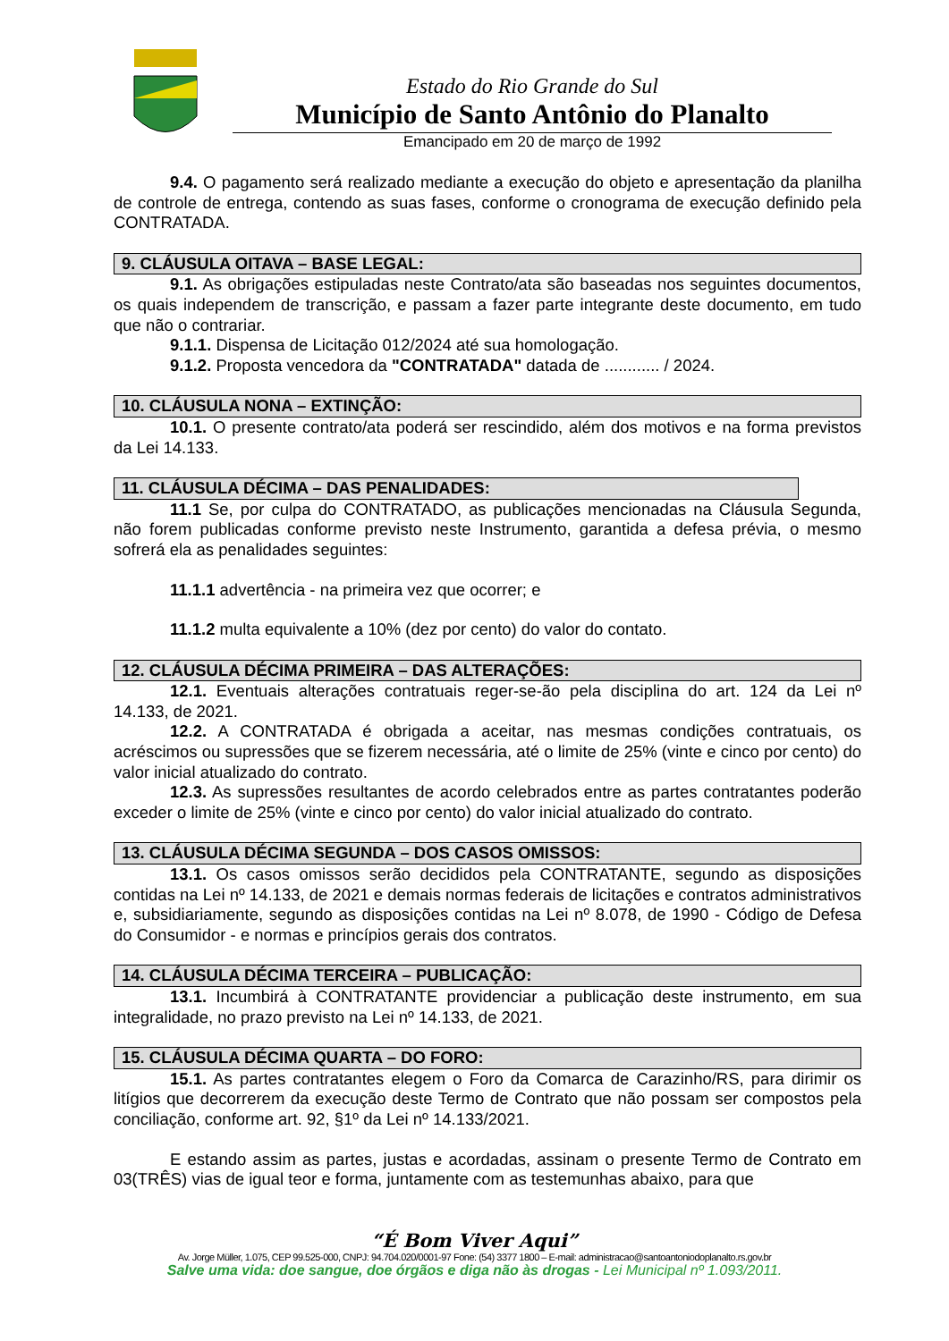Estado do Rio Grande do Sul
Município de Santo Antônio do Planalto
Emancipado em 20 de março de 1992
9.4. O pagamento será realizado mediante a execução do objeto e apresentação da planilha de controle de entrega, contendo as suas fases, conforme o cronograma de execução definido pela CONTRATADA.
9. CLÁUSULA OITAVA – BASE LEGAL:
9.1. As obrigações estipuladas neste Contrato/ata são baseadas nos seguintes documentos, os quais independem de transcrição, e passam a fazer parte integrante deste documento, em tudo que não o contrariar.
9.1.1. Dispensa de Licitação 012/2024 até sua homologação.
9.1.2. Proposta vencedora da "CONTRATADA" datada de ............ / 2024.
10. CLÁUSULA NONA – EXTINÇÃO:
10.1. O presente contrato/ata poderá ser rescindido, além dos motivos e na forma previstos da Lei 14.133.
11. CLÁUSULA DÉCIMA – DAS PENALIDADES:
11.1 Se, por culpa do CONTRATADO, as publicações mencionadas na Cláusula Segunda, não forem publicadas conforme previsto neste Instrumento, garantida a defesa prévia, o mesmo sofrerá ela as penalidades seguintes:
11.1.1 advertência - na primeira vez que ocorrer; e
11.1.2 multa equivalente a 10% (dez por cento) do valor do contato.
12. CLÁUSULA DÉCIMA PRIMEIRA – DAS ALTERAÇÕES:
12.1. Eventuais alterações contratuais reger-se-ão pela disciplina do art. 124 da Lei nº 14.133, de 2021.
12.2. A CONTRATADA é obrigada a aceitar, nas mesmas condições contratuais, os acréscimos ou supressões que se fizerem necessária, até o limite de 25% (vinte e cinco por cento) do valor inicial atualizado do contrato.
12.3. As supressões resultantes de acordo celebrados entre as partes contratantes poderão exceder o limite de 25% (vinte e cinco por cento) do valor inicial atualizado do contrato.
13. CLÁUSULA DÉCIMA SEGUNDA – DOS CASOS OMISSOS:
13.1. Os casos omissos serão decididos pela CONTRATANTE, segundo as disposições contidas na Lei nº 14.133, de 2021 e demais normas federais de licitações e contratos administrativos e, subsidiariamente, segundo as disposições contidas na Lei nº 8.078, de 1990 - Código de Defesa do Consumidor - e normas e princípios gerais dos contratos.
14. CLÁUSULA DÉCIMA TERCEIRA – PUBLICAÇÃO:
13.1. Incumbirá à CONTRATANTE providenciar a publicação deste instrumento, em sua integralidade, no prazo previsto na Lei nº 14.133, de 2021.
15. CLÁUSULA DÉCIMA QUARTA – DO FORO:
15.1. As partes contratantes elegem o Foro da Comarca de Carazinho/RS, para dirimir os litígios que decorrerem da execução deste Termo de Contrato que não possam ser compostos pela conciliação, conforme art. 92, §1º da Lei nº 14.133/2021.
E estando assim as partes, justas e acordadas, assinam o presente Termo de Contrato em 03(TRÊS) vias de igual teor e forma, juntamente com as testemunhas abaixo, para que
“É Bom Viver Aqui”
Av. Jorge Müller, 1.075, CEP 99.525-000, CNPJ: 94.704.020/0001-97 Fone: (54) 3377 1800 – E-mail: administracao@santoantoniodoplanalto.rs.gov.br
Salve uma vida: doe sangue, doe órgãos e diga não às drogas - Lei Municipal nº 1.093/2011.